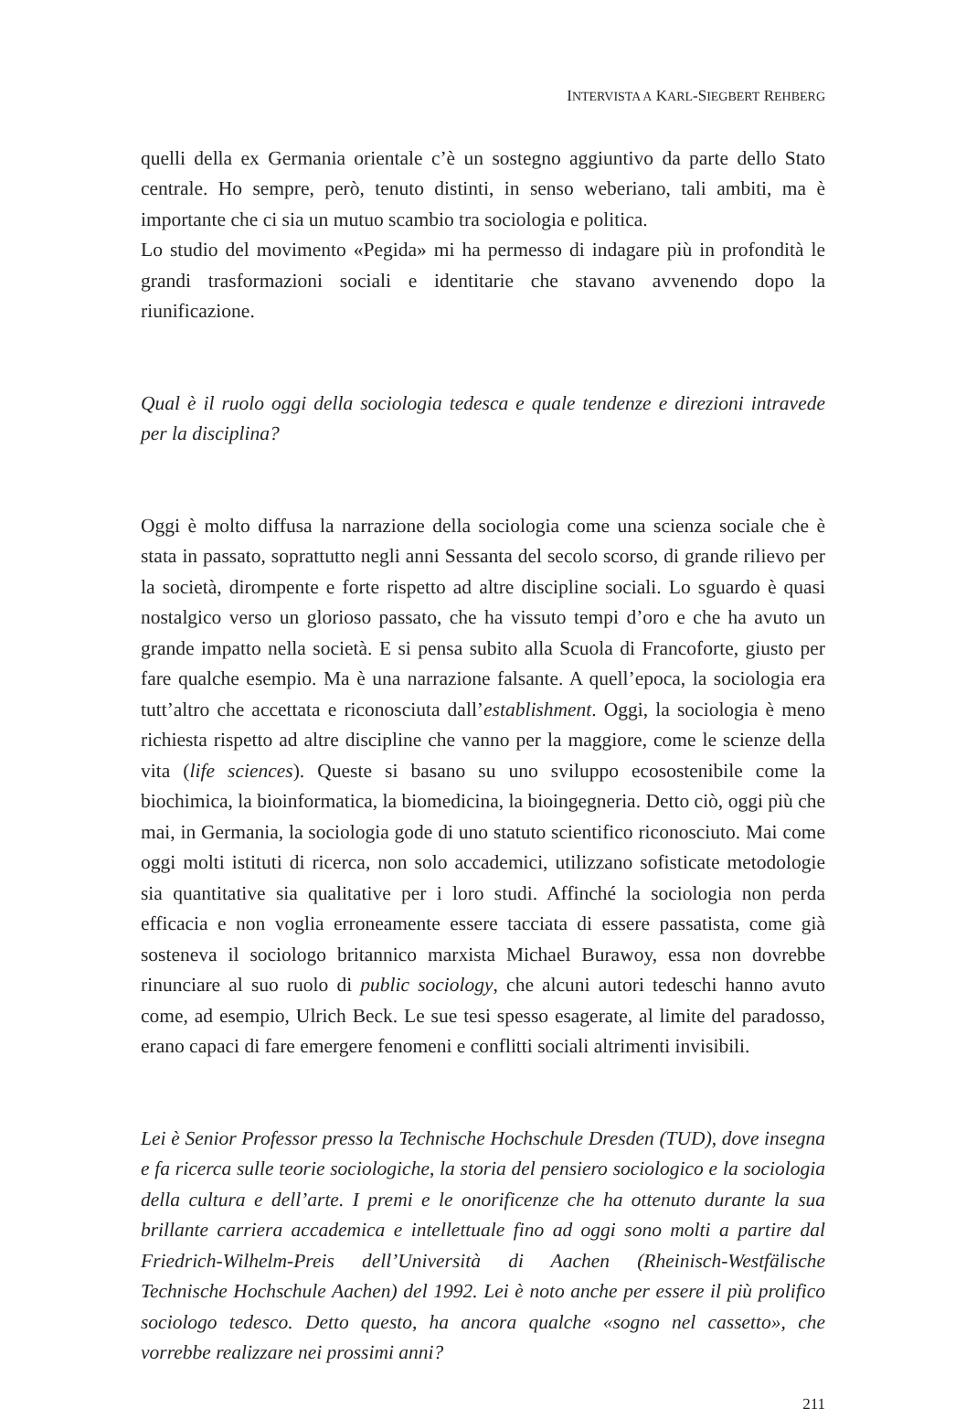INTERVISTA A KARL-SIEGBERT REHBERG
quelli della ex Germania orientale c’è un sostegno aggiuntivo da parte dello Stato centrale. Ho sempre, però, tenuto distinti, in senso weberiano, tali ambiti, ma è importante che ci sia un mutuo scambio tra sociologia e politica.
Lo studio del movimento «Pegida» mi ha permesso di indagare più in profondità le grandi trasformazioni sociali e identitarie che stavano avvenendo dopo la riunificazione.
Qual è il ruolo oggi della sociologia tedesca e quale tendenze e direzioni intravede per la disciplina?
Oggi è molto diffusa la narrazione della sociologia come una scienza sociale che è stata in passato, soprattutto negli anni Sessanta del secolo scorso, di grande rilievo per la società, dirompente e forte rispetto ad altre discipline sociali. Lo sguardo è quasi nostalgico verso un glorioso passato, che ha vissuto tempi d’oro e che ha avuto un grande impatto nella società. E si pensa subito alla Scuola di Francoforte, giusto per fare qualche esempio. Ma è una narrazione falsante. A quell’epoca, la sociologia era tutt’altro che accettata e riconosciuta dall’establishment. Oggi, la sociologia è meno richiesta rispetto ad altre discipline che vanno per la maggiore, come le scienze della vita (life sciences). Queste si basano su uno sviluppo ecosostenibile come la biochimica, la bioinformatica, la biomedicina, la bioingegneria. Detto ciò, oggi più che mai, in Germania, la sociologia gode di uno statuto scientifico riconosciuto. Mai come oggi molti istituti di ricerca, non solo accademici, utilizzano sofisticate metodologie sia quantitative sia qualitative per i loro studi. Affinché la sociologia non perda efficacia e non voglia erroneamente essere tacciata di essere passatista, come già sosteneva il sociologo britannico marxista Michael Burawoy, essa non dovrebbe rinunciare al suo ruolo di public sociology, che alcuni autori tedeschi hanno avuto come, ad esempio, Ulrich Beck. Le sue tesi spesso esagerate, al limite del paradosso, erano capaci di fare emergere fenomeni e conflitti sociali altrimenti invisibili.
Lei è Senior Professor presso la Technische Hochschule Dresden (TUD), dove insegna e fa ricerca sulle teorie sociologiche, la storia del pensiero sociologico e la sociologia della cultura e dell’arte. I premi e le onorificenze che ha ottenuto durante la sua brillante carriera accademica e intellettuale fino ad oggi sono molti a partire dal Friedrich-Wilhelm-Preis dell’Università di Aachen (Rheinisch-Westfälische Technische Hochschule Aachen) del 1992. Lei è noto anche per essere il più prolifico sociologo tedesco. Detto questo, ha ancora qualche «sogno nel cassetto», che vorrebbe realizzare nei prossimi anni?
211